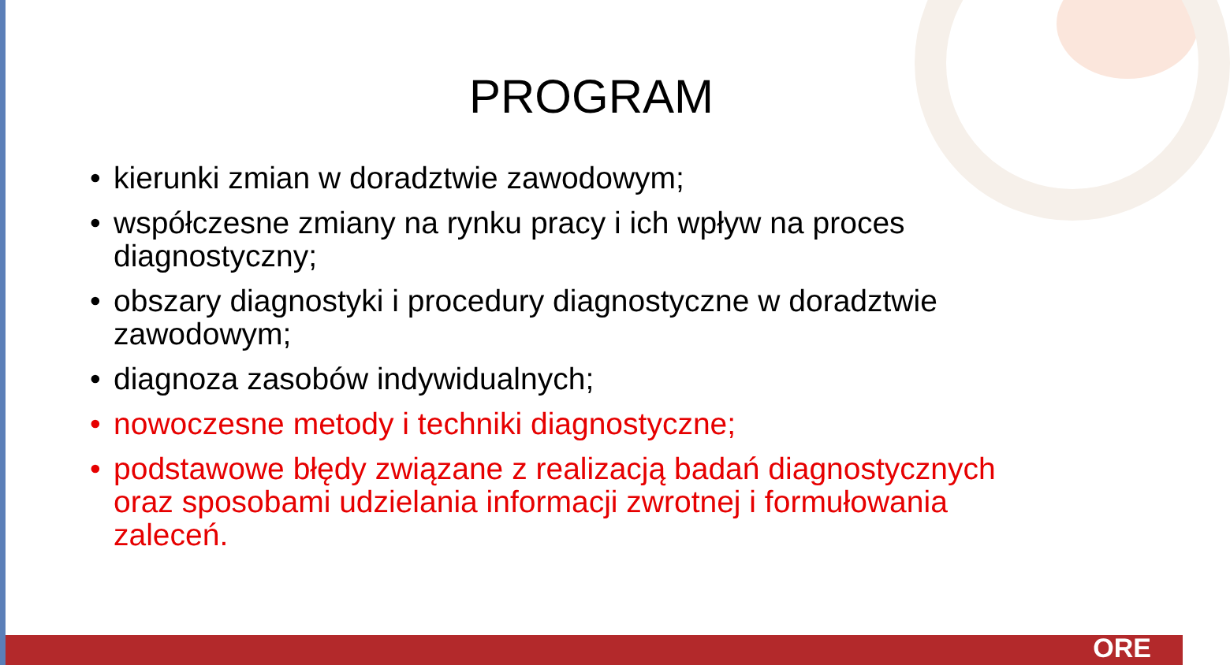PROGRAM
• kierunki zmian w doradztwie zawodowym;
• współczesne zmiany na rynku pracy i ich wpływ na proces diagnostyczny;
• obszary diagnostyki i procedury diagnostyczne w doradztwie zawodowym;
• diagnoza zasobów indywidualnych;
• nowoczesne metody i techniki diagnostyczne;
• podstawowe błędy związane z realizacją badań diagnostycznych oraz sposobami udzielania informacji zwrotnej i formułowania zaleceń.
ORE